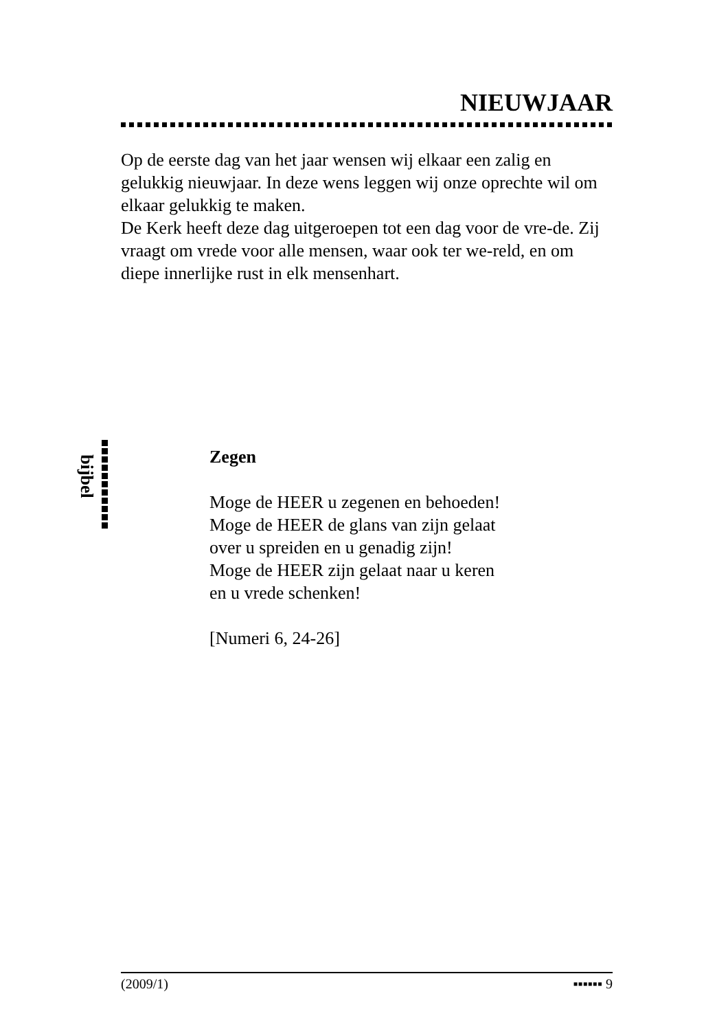NIEUWJAAR
Op de eerste dag van het jaar wensen wij elkaar een zalig en gelukkig nieuwjaar. In deze wens leggen wij onze oprechte wil om elkaar gelukkig te maken.
De Kerk heeft deze dag uitgeroepen tot een dag voor de vre-de. Zij vraagt om vrede voor alle mensen, waar ook ter we-reld, en om diepe innerlijke rust in elk mensenhart.
bijbel
Zegen
Moge de HEER u zegenen en behoeden!
Moge de HEER de glans van zijn gelaat
over u spreiden en u genadig zijn!
Moge de HEER zijn gelaat naar u keren
en u vrede schenken!
[Numeri 6, 24-26]
(2009/1) ▪▪▪▪▪▪ 9